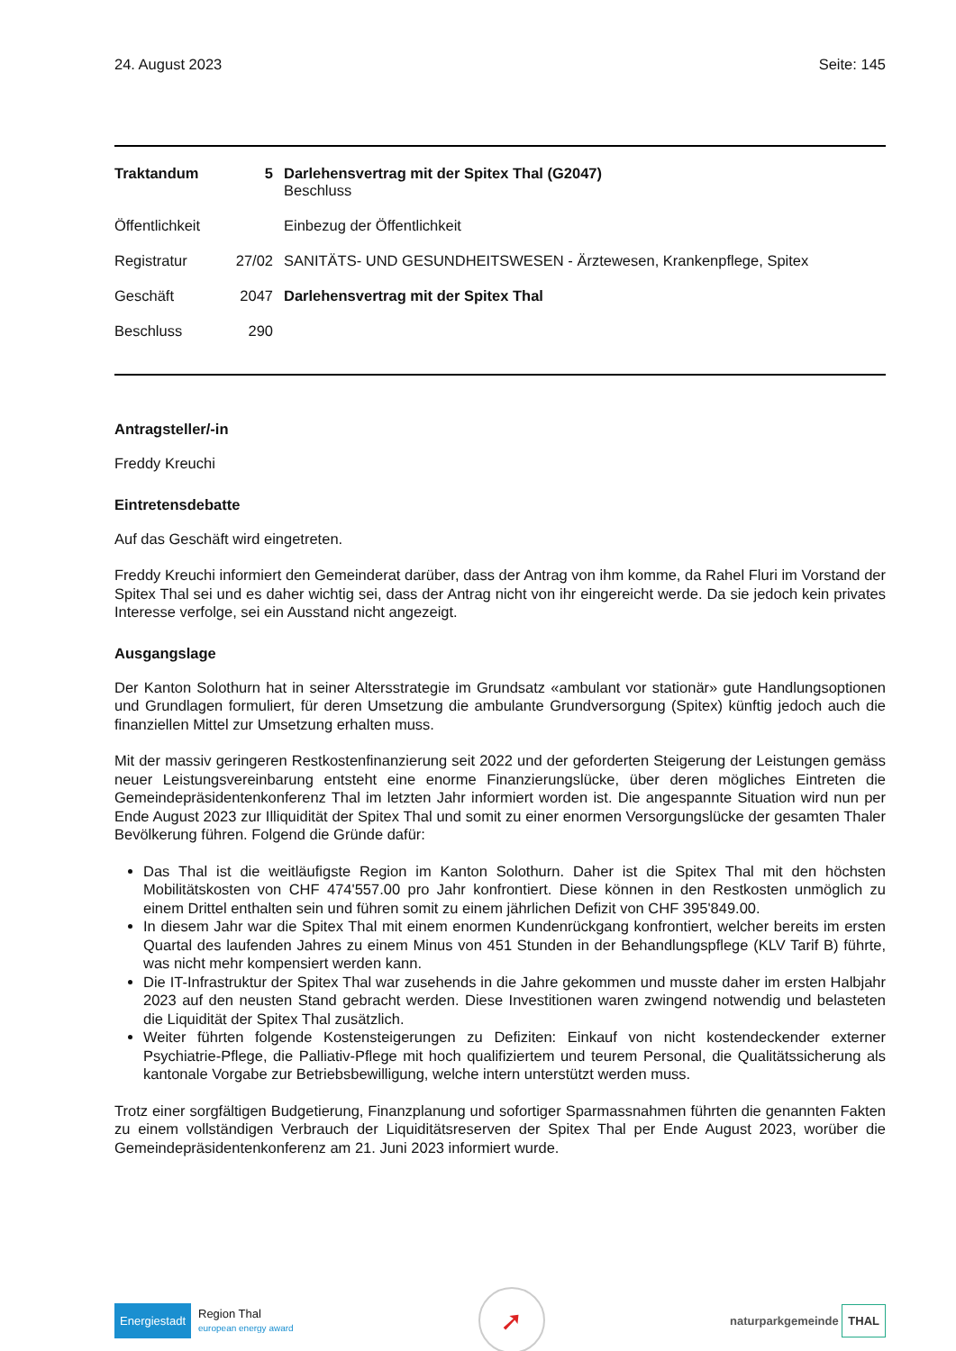24. August 2023 Seite: 145
| Traktandum | 5 | Darlehensvertrag mit der Spitex Thal (G2047) Beschluss |
| Öffentlichkeit | | Einbezug der Öffentlichkeit |
| Registratur | 27/02 | SANITÄTS- UND GESUNDHEITSWESEN - Ärztewesen, Krankenpflege, Spitex |
| Geschäft | 2047 | Darlehensvertrag mit der Spitex Thal |
| Beschluss | 290 | |
Antragsteller/-in
Freddy Kreuchi
Eintretensdebatte
Auf das Geschäft wird eingetreten.
Freddy Kreuchi informiert den Gemeinderat darüber, dass der Antrag von ihm komme, da Rahel Fluri im Vorstand der Spitex Thal sei und es daher wichtig sei, dass der Antrag nicht von ihr eingereicht werde. Da sie jedoch kein privates Interesse verfolge, sei ein Ausstand nicht angezeigt.
Ausgangslage
Der Kanton Solothurn hat in seiner Altersstrategie im Grundsatz «ambulant vor stationär» gute Handlungsoptionen und Grundlagen formuliert, für deren Umsetzung die ambulante Grundversorgung (Spitex) künftig jedoch auch die finanziellen Mittel zur Umsetzung erhalten muss.
Mit der massiv geringeren Restkostenfinanzierung seit 2022 und der geforderten Steigerung der Leistungen gemäss neuer Leistungsvereinbarung entsteht eine enorme Finanzierungslücke, über deren mögliches Eintreten die Gemeindepräsidentenkonferenz Thal im letzten Jahr informiert worden ist. Die angespannte Situation wird nun per Ende August 2023 zur Illiquidität der Spitex Thal und somit zu einer enormen Versorgungslücke der gesamten Thaler Bevölkerung führen. Folgend die Gründe dafür:
Das Thal ist die weitläufigste Region im Kanton Solothurn. Daher ist die Spitex Thal mit den höchsten Mobilitätskosten von CHF 474'557.00 pro Jahr konfrontiert. Diese können in den Restkosten unmöglich zu einem Drittel enthalten sein und führen somit zu einem jährlichen Defizit von CHF 395'849.00.
In diesem Jahr war die Spitex Thal mit einem enormen Kundenrückgang konfrontiert, welcher bereits im ersten Quartal des laufenden Jahres zu einem Minus von 451 Stunden in der Behandlungspflege (KLV Tarif B) führte, was nicht mehr kompensiert werden kann.
Die IT-Infrastruktur der Spitex Thal war zusehends in die Jahre gekommen und musste daher im ersten Halbjahr 2023 auf den neusten Stand gebracht werden. Diese Investitionen waren zwingend notwendig und belasteten die Liquidität der Spitex Thal zusätzlich.
Weiter führten folgende Kostensteigerungen zu Defiziten: Einkauf von nicht kostendeckender externer Psychiatrie-Pflege, die Palliativ-Pflege mit hoch qualifiziertem und teurem Personal, die Qualitätssicherung als kantonale Vorgabe zur Betriebsbewilligung, welche intern unterstützt werden muss.
Trotz einer sorgfältigen Budgetierung, Finanzplanung und sofortiger Sparmassnahmen führten die genannten Fakten zu einem vollständigen Verbrauch der Liquiditätsreserven der Spitex Thal per Ende August 2023, worüber die Gemeindepräsidentenkonferenz am 21. Juni 2023 informiert wurde.
Energiestadt Region Thal
european energy award
➚
naturparkgemeinde THAL